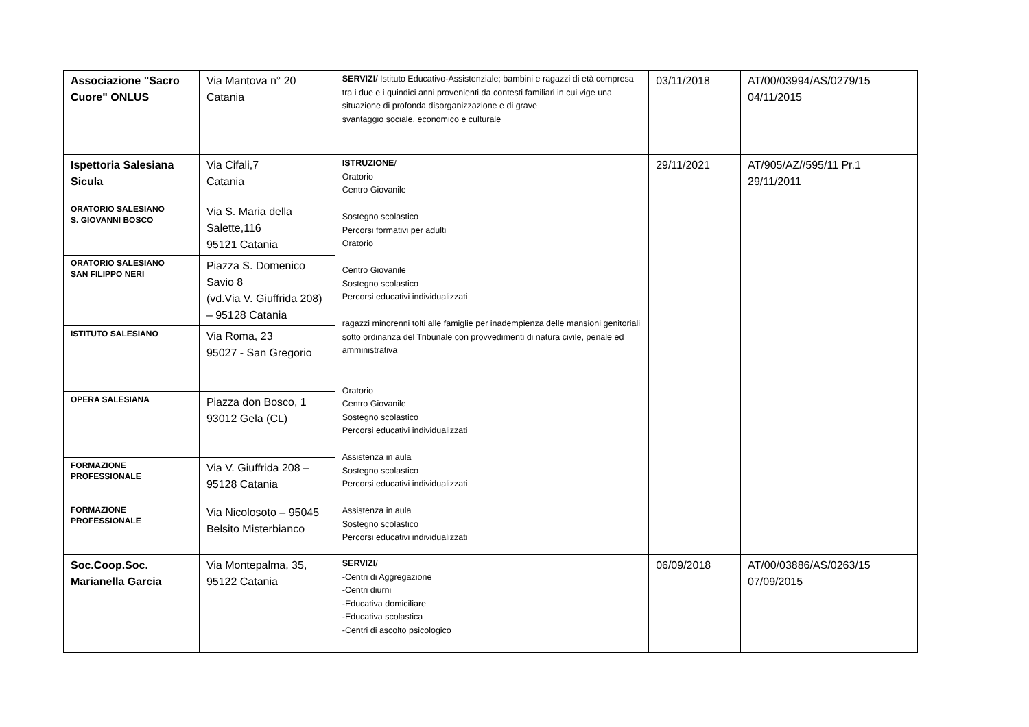| Associazione "Sacro Cuore" ONLUS | Via Mantova n° 20 Catania | SERVIZI / Istituto Educativo-Assistenziale; bambini e ragazzi di età compresa tra i due e i quindici anni provenienti da contesti familiari in cui vige una situazione di profonda disorganizzazione e di grave svantaggio sociale, economico e culturale | 03/11/2018 | AT/00/03994/AS/0279/15 04/11/2015 |
| Ispettoria Salesiana Sicula | Via Cifali,7 Catania | ISTRUZIONE / Oratorio Centro Giovanile Sostegno scolastico Percorsi formativi per adulti Oratorio Centro Giovanile Sostegno scolastico Percorsi educativi individualizzati ragazzi minorenni tolti alle famiglie per inadempienza delle mansioni genitoriali sotto ordinanza del Tribunale con provvedimenti di natura civile, penale ed amministrativa Oratorio Centro Giovanile Sostegno scolastico Percorsi educativi individualizzati Assistenza in aula Sostegno scolastico Percorsi educativi individualizzati Assistenza in aula Sostegno scolastico Percorsi educativi individualizzati | 29/11/2021 | AT/905/AZ//595/11 Pr.1 29/11/2011 |
| ORATORIO SALESIANO S. GIOVANNI BOSCO | Via S. Maria della Salette,116 95121 Catania | | | |
| ORATORIO SALESIANO SAN FILIPPO NERI | Piazza S. Domenico Savio 8 (vd.Via V. Giuffrida 208) – 95128 Catania | | | |
| ISTITUTO SALESIANO | Via Roma, 23 95027 - San Gregorio | | | |
| OPERA SALESIANA | Piazza don Bosco, 1 93012 Gela (CL) | | | |
| FORMAZIONE PROFESSIONALE | Via V. Giuffrida 208 – 95128 Catania | | | |
| FORMAZIONE PROFESSIONALE | Via Nicolosoto – 95045 Belsito Misterbianco | | | |
| Soc.Coop.Soc. Marianella Garcia | Via Montepalma, 35, 95122 Catania | SERVIZI / -Centri di Aggregazione -Centri diurni -Educativa domiciliare -Educativa scolastica -Centri di ascolto psicologico | 06/09/2018 | AT/00/03886/AS/0263/15 07/09/2015 |